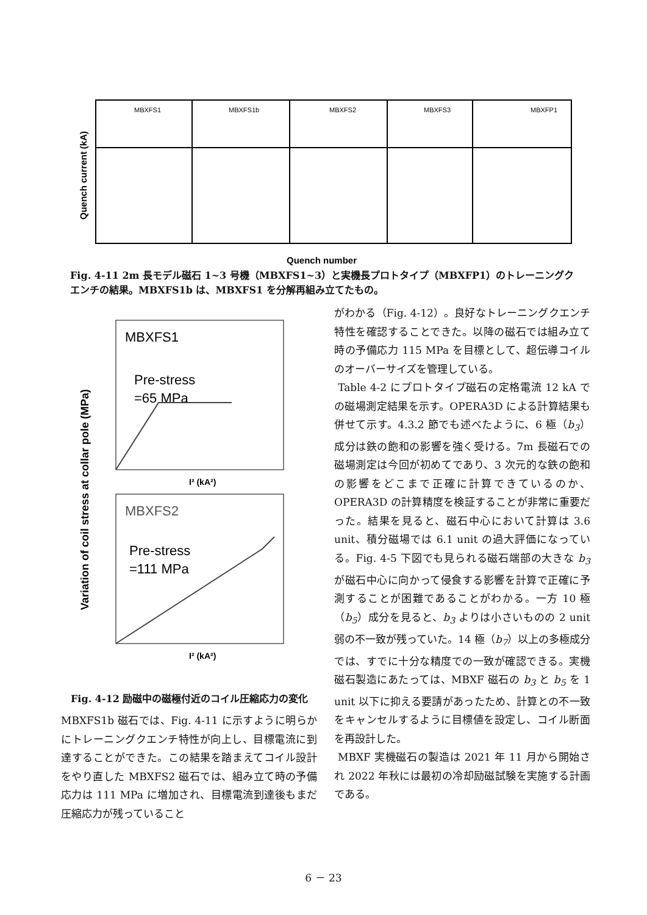MBXFS1
MBXFS1b
MBXFS2
MBXFS3
MBXFP1
Quench current (kA)
Quench number
Fig. 4-11 2m 長モデル磁石 1~3 号機（MBXFS1~3）と実機長プロトタイプ（MBXFP1）のトレーニングクエンチの結果。MBXFS1b は、MBXFS1 を分解再組み立てたもの。
MBXFS1
Pre-stress
=65 MPa
MBXFS2
Pre-stress
=111 MPa
I² (kA²)
I² (kA²)
Variation of coil stress at collar pole (MPa)
Fig. 4-12 励磁中の磁極付近のコイル圧縮応力の変化
MBXFS1b 磁石では、Fig. 4-11 に示すように明らかにトレーニングクエンチ特性が向上し、目標電流に到達することができた。この結果を踏まえてコイル設計をやり直した MBXFS2 磁石では、組み立て時の予備応力は 111 MPa に増加され、目標電流到達後もまだ圧縮応力が残っていること
がわかる（Fig. 4-12）。良好なトレーニングクエンチ特性を確認することできた。以降の磁石では組み立て時の予備応力 115 MPa を目標として、超伝導コイルのオーバーサイズを管理している。
Table 4-2 にプロトタイプ磁石の定格電流 12 kA での磁場測定結果を示す。OPERA3D による計算結果も併せて示す。4.3.2 節でも述べたように、6 極（b<sub>3</sub>）成分は鉄の飽和の影響を強く受ける。7m 長磁石での磁場測定は今回が初めてであり、3 次元的な鉄の飽和の影響をどこまで正確に計算できているのか、OPERA3D の計算精度を検証することが非常に重要だった。結果を見ると、磁石中心において計算は 3.6 unit、積分磁場では 6.1 unit の過大評価になっている。Fig. 4-5 下図でも見られる磁石端部の大きな b<sub>3</sub> が磁石中心に向かって侵食する影響を計算で正確に予測することが困難であることがわかる。一方 10 極（b<sub>5</sub>）成分を見ると、b<sub>3</sub> よりは小さいものの 2 unit 弱の不一致が残っていた。14 極（b<sub>7</sub>）以上の多極成分では、すでに十分な精度での一致が確認できる。実機磁石製造にあたっては、MBXF 磁石の b<sub>3</sub> と b<sub>5</sub> を 1 unit 以下に抑える要請があったため、計算との不一致をキャンセルするように目標値を設定し、コイル断面を再設計した。
MBXF 実機磁石の製造は 2021 年 11 月から開始され 2022 年秋には最初の冷却励磁試験を実施する計画である。
6 － 23